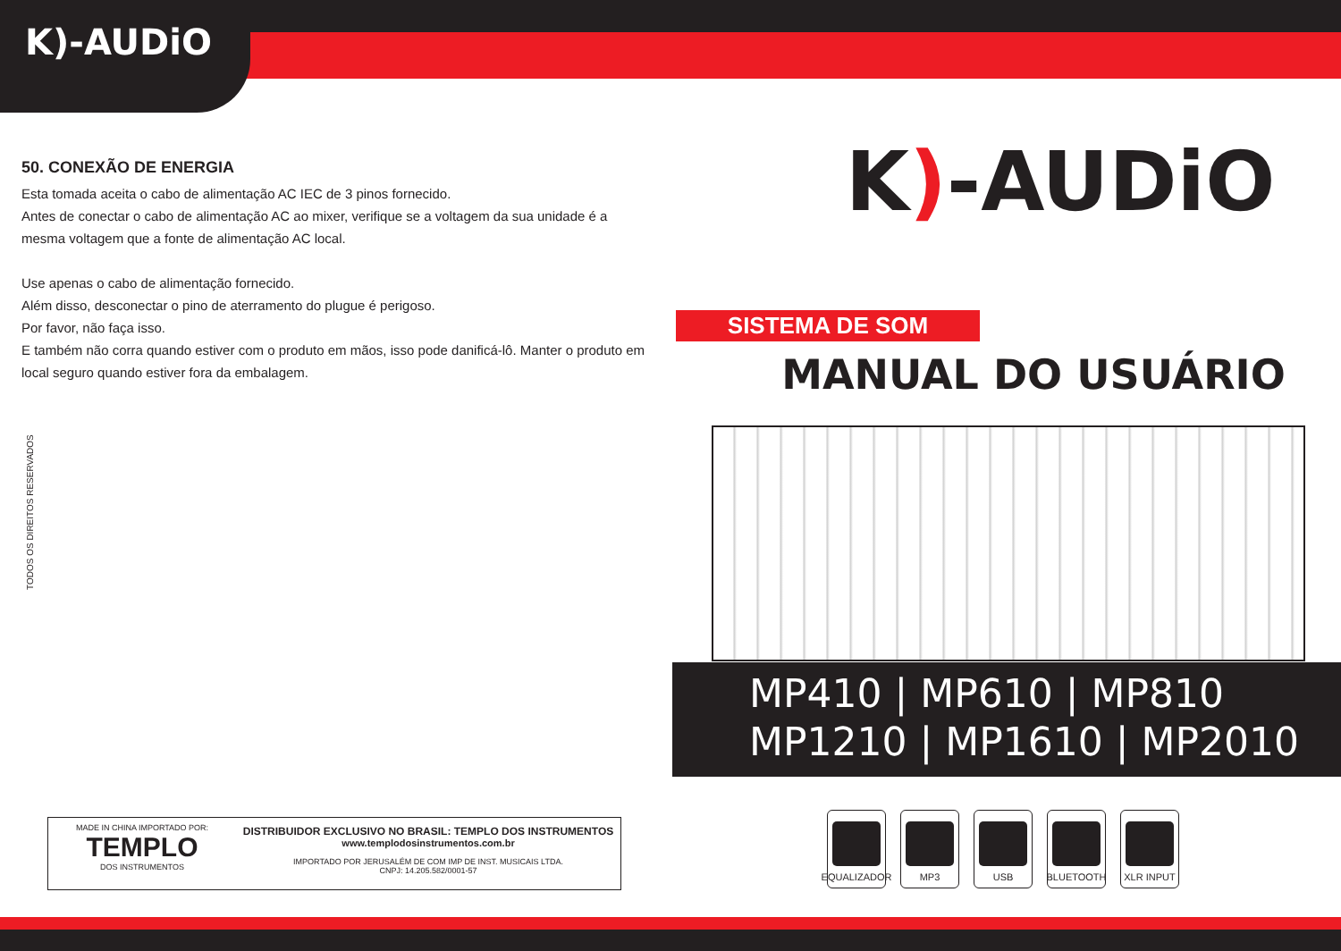K)-AUDiO
50. CONEXÃO DE ENERGIA
Esta tomada aceita o cabo de alimentação AC IEC de 3 pinos fornecido.
Antes de conectar o cabo de alimentação AC ao mixer, verifique se a voltagem da sua unidade é a mesma voltagem que a fonte de alimentação AC local.
Use apenas o cabo de alimentação fornecido.
Além disso, desconectar o pino de aterramento do plugue é perigoso.
Por favor, não faça isso.
E também não corra quando estiver com o produto em mãos, isso pode danificá-lô. Manter o produto em local seguro quando estiver fora da embalagem.
TODOS OS DIREITOS RESERVADOS
K)-AUDiO
SISTEMA DE SOM
MANUAL DO USUÁRIO
MP410 | MP610 | MP810
MP1210 | MP1610 | MP2010
MADE IN CHINA IMPORTADO POR:
TEMPLO
DOS INSTRUMENTOS
DISTRIBUIDOR EXCLUSIVO NO BRASIL: TEMPLO DOS INSTRUMENTOS
www.templodosinstrumentos.com.br
IMPORTADO POR JERUSALÉM DE COM IMP DE INST. MUSICAIS LTDA.
CNPJ: 14.205.582/0001-57
EQUALIZADOR
MP3 USB BLUETOOTH XLR INPUT